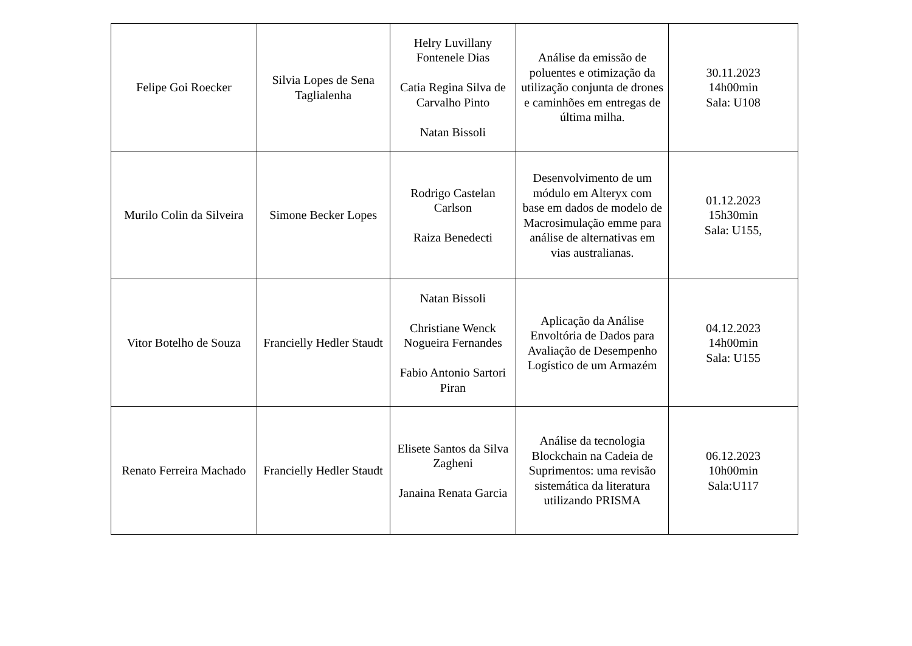| Felipe Goi Roecker | Silvia Lopes de Sena Taglialenha | Helry Luvillany Fontenele Dias Catia Regina Silva de Carvalho Pinto Natan Bissoli | Análise da emissão de poluentes e otimização da utilização conjunta de drones e caminhões em entregas de última milha. | 30.11.2023 14h00min Sala: U108 |
| Murilo Colin da Silveira | Simone Becker Lopes | Rodrigo Castelan Carlson Raiza Benedecti | Desenvolvimento de um módulo em Alteryx com base em dados de modelo de Macrosimulação emme para análise de alternativas em vias australianas. | 01.12.2023 15h30min Sala: U155, |
| Vitor Botelho de Souza | Francielly Hedler Staudt | Natan Bissoli Christiane Wenck Nogueira Fernandes Fabio Antonio Sartori Piran | Aplicação da Análise Envoltória de Dados para Avaliação de Desempenho Logístico de um Armazém | 04.12.2023 14h00min Sala: U155 |
| Renato Ferreira Machado | Francielly Hedler Staudt | Elisete Santos da Silva Zagheni Janaina Renata Garcia | Análise da tecnologia Blockchain na Cadeia de Suprimentos: uma revisão sistemática da literatura utilizando PRISMA | 06.12.2023 10h00min Sala:U117 |